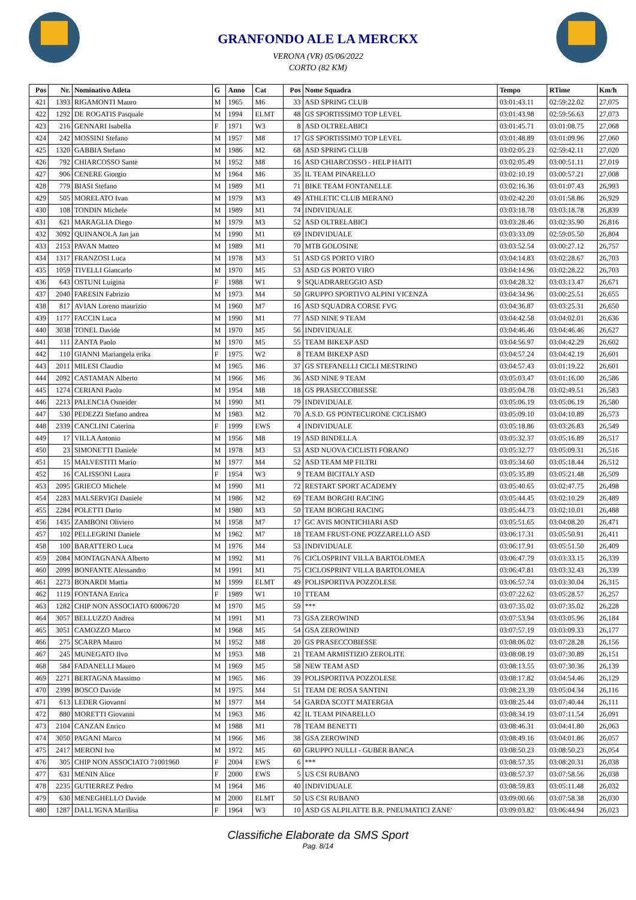GRANFONDO ALE LA MERCKX
VERONA (VR) 05/06/2022
CORTO (82 KM)
| Pos | Nr. | Nominativo Atleta | G | Anno | Cat | Pos | Nome Squadra | Tempo | RTime | Km/h |
| --- | --- | --- | --- | --- | --- | --- | --- | --- | --- | --- |
| 421 | 1393 | RIGAMONTI Mauro | M | 1965 | M6 | 33 | ASD SPRING CLUB | 03:01:43.11 | 02:59:22.02 | 27,075 |
| 422 | 1292 | DE ROGATIS Pasquale | M | 1994 | ELMT | 48 | GS SPORTISSIMO TOP LEVEL | 03:01:43.98 | 02:59:56.63 | 27,073 |
| 423 | 216 | GENNARI Isabella | F | 1971 | W3 | 8 | ASD OLTRELABICI | 03:01:45.71 | 03:01:08.75 | 27,068 |
| 424 | 242 | MOSSINI Stefano | M | 1957 | M8 | 17 | GS SPORTISSIMO TOP LEVEL | 03:01:48.89 | 03:01:09.96 | 27,060 |
| 425 | 1320 | GABBIA Stefano | M | 1986 | M2 | 68 | ASD SPRING CLUB | 03:02:05.23 | 02:59:42.11 | 27,020 |
| 426 | 792 | CHIARCOSSO Sante | M | 1952 | M8 | 16 | ASD CHIARCOSSO - HELP HAITI | 03:02:05.49 | 03:00:51.11 | 27,019 |
| 427 | 906 | CENERE Giorgio | M | 1964 | M6 | 35 | IL TEAM PINARELLO | 03:02:10.19 | 03:00:57.21 | 27,008 |
| 428 | 779 | BIASI Stefano | M | 1989 | M1 | 71 | BIKE TEAM FONTANELLE | 03:02:16.36 | 03:01:07.43 | 26,993 |
| 429 | 505 | MORELATO Ivan | M | 1979 | M3 | 49 | ATHLETIC CLUB MERANO | 03:02:42.20 | 03:01:58.86 | 26,929 |
| 430 | 108 | TONDIN Michele | M | 1989 | M1 | 74 | INDIVIDUALE | 03:03:18.78 | 03:03:18.78 | 26,839 |
| 431 | 621 | MARAGLIA Diego | M | 1979 | M3 | 52 | ASD OLTRELABICI | 03:03:28.46 | 03:02:35.90 | 26,816 |
| 432 | 3092 | QUINANOLA Jan jan | M | 1990 | M1 | 69 | INDIVIDUALE | 03:03:33.09 | 02:59:05.50 | 26,804 |
| 433 | 2153 | PAVAN Matteo | M | 1989 | M1 | 70 | MTB GOLOSINE | 03:03:52.54 | 03:00:27.12 | 26,757 |
| 434 | 1317 | FRANZOSI Luca | M | 1978 | M3 | 51 | ASD GS PORTO VIRO | 03:04:14.83 | 03:02:28.67 | 26,703 |
| 435 | 1059 | TIVELLI Giancarlo | M | 1970 | M5 | 53 | ASD GS PORTO VIRO | 03:04:14.96 | 03:02:28.22 | 26,703 |
| 436 | 643 | OSTUNI Luigina | F | 1988 | W1 | 9 | SQUADRAREGGIO ASD | 03:04:28.32 | 03:03:13.47 | 26,671 |
| 437 | 2040 | FARESIN Fabrizio | M | 1973 | M4 | 50 | GRUPPO SPORTIVO ALPINI VICENZA | 03:04:34.96 | 03:00:25.51 | 26,655 |
| 438 | 817 | AVIAN Loreno maurizio | M | 1960 | M7 | 16 | ASD SQUADRA CORSE FVG | 03:04:36.87 | 03:03:25.31 | 26,650 |
| 439 | 1177 | FACCIN Luca | M | 1990 | M1 | 77 | ASD NINE 9 TEAM | 03:04:42.58 | 03:04:02.01 | 26,636 |
| 440 | 3038 | TONEL Davide | M | 1970 | M5 | 56 | INDIVIDUALE | 03:04:46.46 | 03:04:46.46 | 26,627 |
| 441 | 111 | ZANTA Paolo | M | 1970 | M5 | 55 | TEAM BIKEXP ASD | 03:04:56.97 | 03:04:42.29 | 26,602 |
| 442 | 110 | GIANNI Mariangela erika | F | 1975 | W2 | 8 | TEAM BIKEXP ASD | 03:04:57.24 | 03:04:42.19 | 26,601 |
| 443 | 2011 | MILESI Claudio | M | 1965 | M6 | 37 | GS STEFANELLI CICLI MESTRINO | 03:04:57.43 | 03:01:19.22 | 26,601 |
| 444 | 2092 | CASTAMAN Alberto | M | 1966 | M6 | 36 | ASD NINE 9 TEAM | 03:05:03.47 | 03:01:16.00 | 26,586 |
| 445 | 1274 | CERIANI Paolo | M | 1954 | M8 | 18 | GS PRASECCOBIESSE | 03:05:04.78 | 03:02:49.51 | 26,583 |
| 446 | 2213 | PALENCIA Osneider | M | 1990 | M1 | 79 | INDIVIDUALE | 03:05:06.19 | 03:05:06.19 | 26,580 |
| 447 | 530 | PEDEZZI Stefano andrea | M | 1983 | M2 | 70 | A.S.D. GS PONTECURONE CICLISMO | 03:05:09.10 | 03:04:10.89 | 26,573 |
| 448 | 2339 | CANCLINI Caterina | F | 1999 | EWS | 4 | INDIVIDUALE | 03:05:18.86 | 03:03:26.83 | 26,549 |
| 449 | 17 | VILLA Antonio | M | 1956 | M8 | 19 | ASD BINDELLA | 03:05:32.37 | 03:05:16.89 | 26,517 |
| 450 | 23 | SIMONETTI Daniele | M | 1978 | M3 | 53 | ASD NUOVA CICLISTI FORANO | 03:05:32.77 | 03:05:09.31 | 26,516 |
| 451 | 15 | MALVESTITI Mario | M | 1977 | M4 | 52 | ASD TEAM MP FILTRI | 03:05:34.60 | 03:05:18.44 | 26,512 |
| 452 | 16 | CALISSONI Laura | F | 1954 | W3 | 9 | TEAM BICITALY ASD | 03:05:35.89 | 03:05:21.48 | 26,509 |
| 453 | 2095 | GRIECO Michele | M | 1990 | M1 | 72 | RESTART SPORT ACADEMY | 03:05:40.65 | 03:02:47.75 | 26,498 |
| 454 | 2283 | MALSERVIGI Daniele | M | 1986 | M2 | 69 | TEAM BORGHI RACING | 03:05:44.45 | 03:02:10.29 | 26,489 |
| 455 | 2284 | POLETTI Dario | M | 1980 | M3 | 50 | TEAM BORGHI RACING | 03:05:44.73 | 03:02:10.01 | 26,488 |
| 456 | 1435 | ZAMBONI Oliviero | M | 1958 | M7 | 17 | GC AVIS MONTICHIARI ASD | 03:05:51.65 | 03:04:08.20 | 26,471 |
| 457 | 102 | PELLEGRINI Daniele | M | 1962 | M7 | 18 | TEAM FRUST-ONE POZZARELLO ASD | 03:06:17.31 | 03:05:50.91 | 26,411 |
| 458 | 100 | BARATTERO Luca | M | 1976 | M4 | 53 | INDIVIDUALE | 03:06:17.91 | 03:05:51.50 | 26,409 |
| 459 | 2084 | MONTAGNANA Alberto | M | 1992 | M1 | 76 | CICLOSPRINT VILLA BARTOLOMEA | 03:06:47.79 | 03:03:33.15 | 26,339 |
| 460 | 2099 | BONFANTE Alessandro | M | 1991 | M1 | 75 | CICLOSPRINT VILLA BARTOLOMEA | 03:06:47.81 | 03:03:32.43 | 26,339 |
| 461 | 2273 | BONARDI Mattia | M | 1999 | ELMT | 49 | POLISPORTIVA POZZOLESE | 03:06:57.74 | 03:03:30.04 | 26,315 |
| 462 | 1119 | FONTANA Enrica | F | 1989 | W1 | 10 | TTEAM | 03:07:22.62 | 03:05:28.57 | 26,257 |
| 463 | 1282 | CHIP NON ASSOCIATO 60006720 | M | 1970 | M5 | 59 | *** | 03:07:35.02 | 03:07:35.02 | 26,228 |
| 464 | 3057 | BELLUZZO Andrea | M | 1991 | M1 | 73 | GSA ZEROWIND | 03:07:53.94 | 03:03:05.96 | 26,184 |
| 465 | 3051 | CAMOZZO Marco | M | 1968 | M5 | 54 | GSA ZEROWIND | 03:07:57.19 | 03:03:09.33 | 26,177 |
| 466 | 275 | SCARPA Mauro | M | 1952 | M8 | 20 | GS PRASECCOBIESSE | 03:08:06.02 | 03:07:28.28 | 26,156 |
| 467 | 245 | MUNEGATO Ilvo | M | 1953 | M8 | 21 | TEAM ARMISTIZIO ZEROLITE | 03:08:08.19 | 03:07:30.89 | 26,151 |
| 468 | 584 | FADANELLI Mauro | M | 1969 | M5 | 58 | NEW TEAM ASD | 03:08:13.55 | 03:07:30.36 | 26,139 |
| 469 | 2271 | BERTAGNA Massimo | M | 1965 | M6 | 39 | POLISPORTIVA POZZOLESE | 03:08:17.82 | 03:04:54.46 | 26,129 |
| 470 | 2399 | BOSCO Davide | M | 1975 | M4 | 51 | TEAM DE ROSA SANTINI | 03:08:23.39 | 03:05:04.34 | 26,116 |
| 471 | 613 | LEDER Giovanni | M | 1977 | M4 | 54 | GARDA SCOTT MATERGIA | 03:08:25.44 | 03:07:40.44 | 26,111 |
| 472 | 880 | MORETTI Giovanni | M | 1963 | M6 | 42 | IL TEAM PINARELLO | 03:08:34.19 | 03:07:11.54 | 26,091 |
| 473 | 2104 | CANZAN Enrico | M | 1988 | M1 | 78 | TEAM BENETTI | 03:08:46.31 | 03:04:41.80 | 26,063 |
| 474 | 3050 | PAGANI Marco | M | 1966 | M6 | 38 | GSA ZEROWIND | 03:08:49.16 | 03:04:01.86 | 26,057 |
| 475 | 2417 | MERONI Ivo | M | 1972 | M5 | 60 | GRUPPO NULLI - GUBER BANCA | 03:08:50.23 | 03:08:50.23 | 26,054 |
| 476 | 305 | CHIP NON ASSOCIATO 71001960 | F | 2004 | EWS | 6 | *** | 03:08:57.35 | 03:08:20.31 | 26,038 |
| 477 | 631 | MENIN Alice | F | 2000 | EWS | 5 | US CSI RUBANO | 03:08:57.37 | 03:07:58.56 | 26,038 |
| 478 | 2235 | GUTIERREZ Pedro | M | 1964 | M6 | 40 | INDIVIDUALE | 03:08:59.83 | 03:05:11.48 | 26,032 |
| 479 | 630 | MENEGHELLO Davide | M | 2000 | ELMT | 50 | US CSI RUBANO | 03:09:00.66 | 03:07:58.38 | 26,030 |
| 480 | 1287 | DALL'IGNA Marilisa | F | 1964 | W3 | 10 | ASD GS ALPILATTE B.R. PNEUMATICI ZANE' | 03:09:03.82 | 03:06:44.94 | 26,023 |
Classifiche Elaborate da SMS Sport
Pag. 8/14